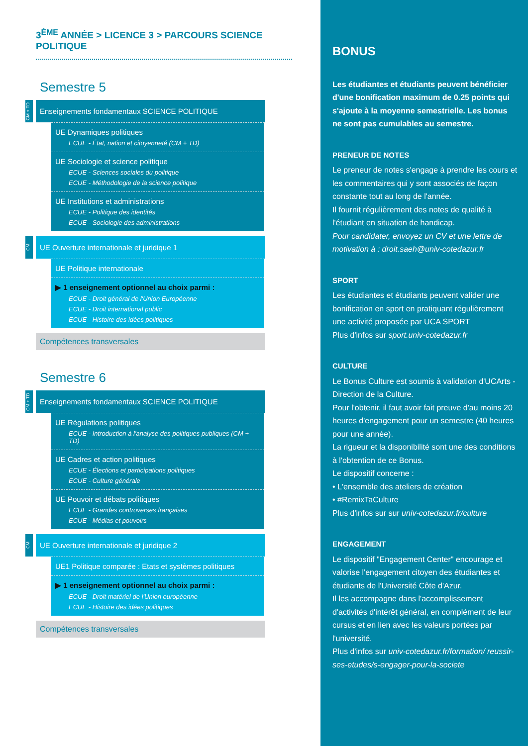3<sup>ÈME</sup> ANNÉE > LICENCE 3 > PARCOURS SCIENCE POLITIQUE
Semestre 5
CM + TD
Enseignements fondamentaux SCIENCE POLITIQUE
UE Dynamiques politiques
ECUE - État, nation et citoyenneté (CM + TD)
UE Sociologie et science politique
ECUE - Sciences sociales du politique
ECUE - Méthodologie de la science politique
UE Institutions et administrations
ECUE - Politique des identités
ECUE - Sociologie des administrations
CM
UE Ouverture internationale et juridique 1
UE Politique internationale
▶ 1 enseignement optionnel au choix parmi :
ECUE - Droit général de l'Union Européenne
ECUE - Droit international public
ECUE - Histoire des idées politiques
Compétences transversales
Semestre 6
CM + TD
Enseignements fondamentaux SCIENCE POLITIQUE
UE Régulations politiques
ECUE - Introduction à l'analyse des politiques publiques (CM + TD)
UE Cadres et action politiques
ECUE - Élections et participations politiques
ECUE - Culture générale
UE Pouvoir et débats politiques
ECUE - Grandes controverses françaises
ECUE - Médias et pouvoirs
CM
UE Ouverture internationale et juridique 2
UE1 Politique comparée : Etats et systèmes politiques
▶ 1 enseignement optionnel au choix parmi :
ECUE - Droit matériel de l'Union européenne
ECUE - Histoire des idées politiques
Compétences transversales
BONUS
Les étudiantes et étudiants peuvent bénéficier d'une bonification maximum de 0.25 points qui s'ajoute à la moyenne semestrielle. Les bonus ne sont pas cumulables au semestre.
PRENEUR DE NOTES
Le preneur de notes s'engage à prendre les cours et les commentaires qui y sont associés de façon constante tout au long de l'année.
Il fournit régulièrement des notes de qualité à l'étudiant en situation de handicap.
Pour candidater, envoyez un CV et une lettre de motivation à : droit.saeh@univ-cotedazur.fr
SPORT
Les étudiantes et étudiants peuvent valider une bonification en sport en pratiquant régulièrement une activité proposée par UCA SPORT
Plus d'infos sur sport.univ-cotedazur.fr
CULTURE
Le Bonus Culture est soumis à validation d'UCArts - Direction de la Culture.
Pour l'obtenir, il faut avoir fait preuve d'au moins 20 heures d'engagement pour un semestre (40 heures pour une année).
La rigueur et la disponibilité sont une des conditions à l'obtention de ce Bonus.
Le dispositif concerne :
• L'ensemble des ateliers de création
• #RemixTaCulture
Plus d'infos sur sur univ-cotedazur.fr/culture
ENGAGEMENT
Le dispositif "Engagement Center" encourage et valorise l'engagement citoyen des étudiantes et étudiants de l'Université Côte d'Azur.
Il les accompagne dans l'accomplissement d'activités d'intérêt général, en complément de leur cursus et en lien avec les valeurs portées par l'université.
Plus d'infos sur univ-cotedazur.fr/formation/ reussir-ses-etudes/s-engager-pour-la-societe